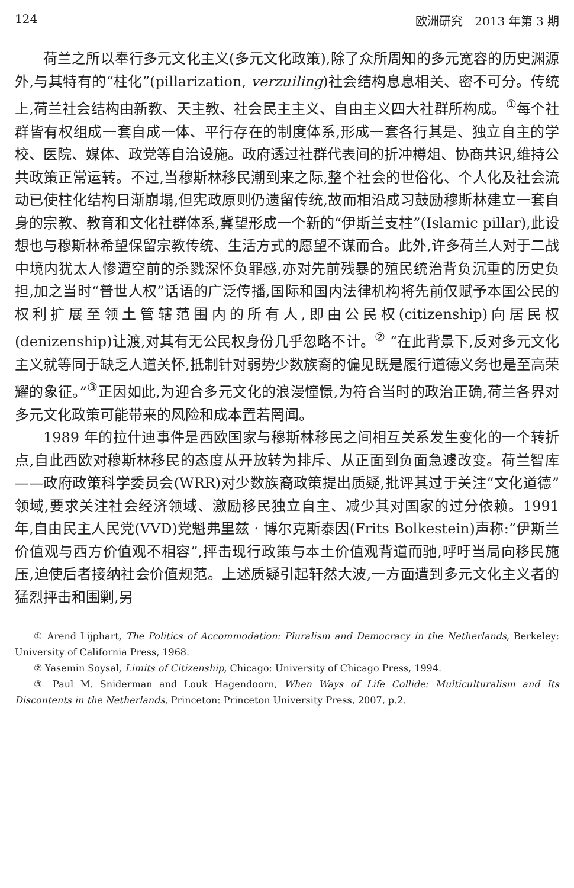124 欧洲研究　2013 年第 3 期
荷兰之所以奉行多元文化主义(多元文化政策),除了众所周知的多元宽容的历史渊源外,与其特有的“柱化”(pillarization, verzuiling)社会结构息息相关、密不可分。传统上,荷兰社会结构由新教、天主教、社会民主主义、自由主义四大社群所构成。<sup>①</sup>每个社群皆有权组成一套自成一体、平行存在的制度体系,形成一套各行其是、独立自主的学校、医院、媒体、政党等自治设施。政府透过社群代表间的折冲樽俎、协商共识,维持公共政策正常运转。不过,当穆斯林移民潮到来之际,整个社会的世俗化、个人化及社会流动已使柱化结构日渐崩塌,但宪政原则仍遗留传统,故而相沿成习鼓励穆斯林建立一套自身的宗教、教育和文化社群体系,冀望形成一个新的“伊斯兰支柱”(Islamic pillar),此设想也与穆斯林希望保留宗教传统、生活方式的愿望不谋而合。此外,许多荷兰人对于二战中境内犹太人惨遭空前的杀戮深怀负罪感,亦对先前残暴的殖民统治背负沉重的历史负担,加之当时“普世人权”话语的广泛传播,国际和国内法律机构将先前仅赋予本国公民的权利扩展至领土管辖范围内的所有人,即由公民权(citizenship)向居民权(denizenship)让渡,对其有无公民权身份几乎忽略不计。<sup>②</sup> “在此背景下,反对多元文化主义就等同于缺乏人道关怀,抵制针对弱势少数族裔的偏见既是履行道德义务也是至高荣耀的象征。”<sup>③</sup>正因如此,为迎合多元文化的浪漫憧憬,为符合当时的政治正确,荷兰各界对多元文化政策可能带来的风险和成本置若罔闻。
1989 年的拉什迪事件是西欧国家与穆斯林移民之间相互关系发生变化的一个转折点,自此西欧对穆斯林移民的态度从开放转为排斥、从正面到负面急遽改变。荷兰智库——政府政策科学委员会(WRR)对少数族裔政策提出质疑,批评其过于关注“文化道德”领域,要求关注社会经济领域、激励移民独立自主、减少其对国家的过分依赖。1991 年,自由民主人民党(VVD)党魁弗里兹 · 博尔克斯泰因(Frits Bolkestein)声称:“伊斯兰价值观与西方价值观不相容”,抨击现行政策与本土价值观背道而驰,呼吁当局向移民施压,迫使后者接纳社会价值规范。上述质疑引起轩然大波,一方面遭到多元文化主义者的猛烈抨击和围剿,另
① Arend Lijphart, The Politics of Accommodation: Pluralism and Democracy in the Netherlands, Berkeley: University of California Press, 1968.
② Yasemin Soysal, Limits of Citizenship, Chicago: University of Chicago Press, 1994.
③ Paul M. Sniderman and Louk Hagendoorn, When Ways of Life Collide: Multiculturalism and Its Discontents in the Netherlands, Princeton: Princeton University Press, 2007, p.2.